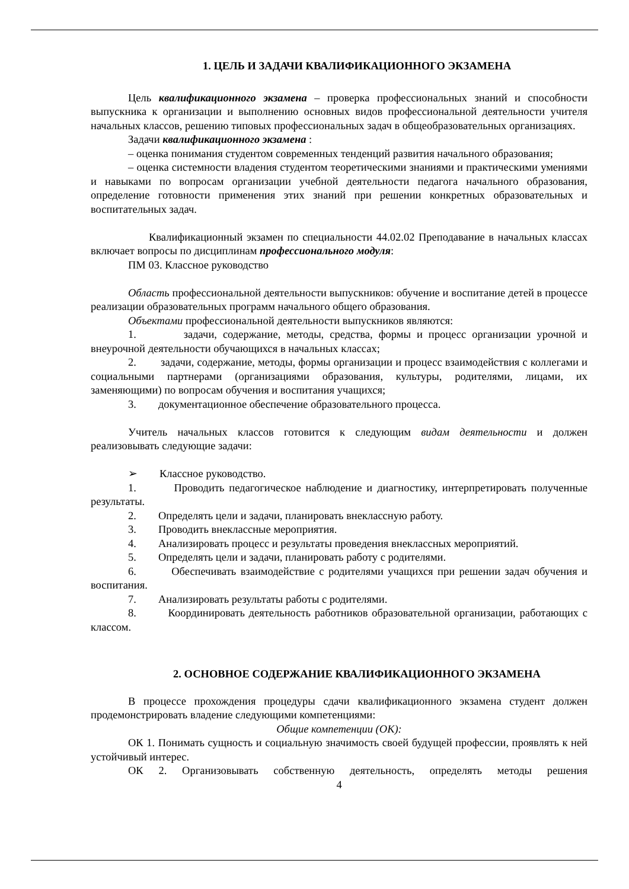1. ЦЕЛЬ И ЗАДАЧИ КВАЛИФИКАЦИОННОГО ЭКЗАМЕНА
Цель квалификационного экзамена – проверка профессиональных знаний и способности выпускника к организации и выполнению основных видов профессиональной деятельности учителя начальных классов, решению типовых профессиональных задач в общеобразовательных организациях.
Задачи квалификационного экзамена :
– оценка понимания студентом современных тенденций развития начального образования;
– оценка системности владения студентом теоретическими знаниями и практическими умениями и навыками по вопросам организации учебной деятельности педагога начального образования, определение готовности применения этих знаний при решении конкретных образовательных и воспитательных задач.
Квалификационный экзамен по специальности 44.02.02 Преподавание в начальных классах включает вопросы по дисциплинам профессионального модуля:
ПМ 03. Классное руководство
Область профессиональной деятельности выпускников: обучение и воспитание детей в процессе реализации образовательных программ начального общего образования.
Объектами профессиональной деятельности выпускников являются:
1. задачи, содержание, методы, средства, формы и процесс организации урочной и внеурочной деятельности обучающихся в начальных классах;
2. задачи, содержание, методы, формы организации и процесс взаимодействия с коллегами и социальными партнерами (организациями образования, культуры, родителями, лицами, их заменяющими) по вопросам обучения и воспитания учащихся;
3. документационное обеспечение образовательного процесса.
Учитель начальных классов готовится к следующим видам деятельности и должен реализовывать следующие задачи:
➢ Классное руководство.
1. Проводить педагогическое наблюдение и диагностику, интерпретировать полученные результаты.
2. Определять цели и задачи, планировать внеклассную работу.
3. Проводить внеклассные мероприятия.
4. Анализировать процесс и результаты проведения внеклассных мероприятий.
5. Определять цели и задачи, планировать работу с родителями.
6. Обеспечивать взаимодействие с родителями учащихся при решении задач обучения и воспитания.
7. Анализировать результаты работы с родителями.
8. Координировать деятельность работников образовательной организации, работающих с классом.
2. ОСНОВНОЕ СОДЕРЖАНИЕ КВАЛИФИКАЦИОННОГО ЭКЗАМЕНА
В процессе прохождения процедуры сдачи квалификационного экзамена студент должен продемонстрировать владение следующими компетенциями:
Общие компетенции (ОК):
ОК 1. Понимать сущность и социальную значимость своей будущей профессии, проявлять к ней устойчивый интерес.
ОК 2. Организовывать собственную деятельность, определять методы решения
4